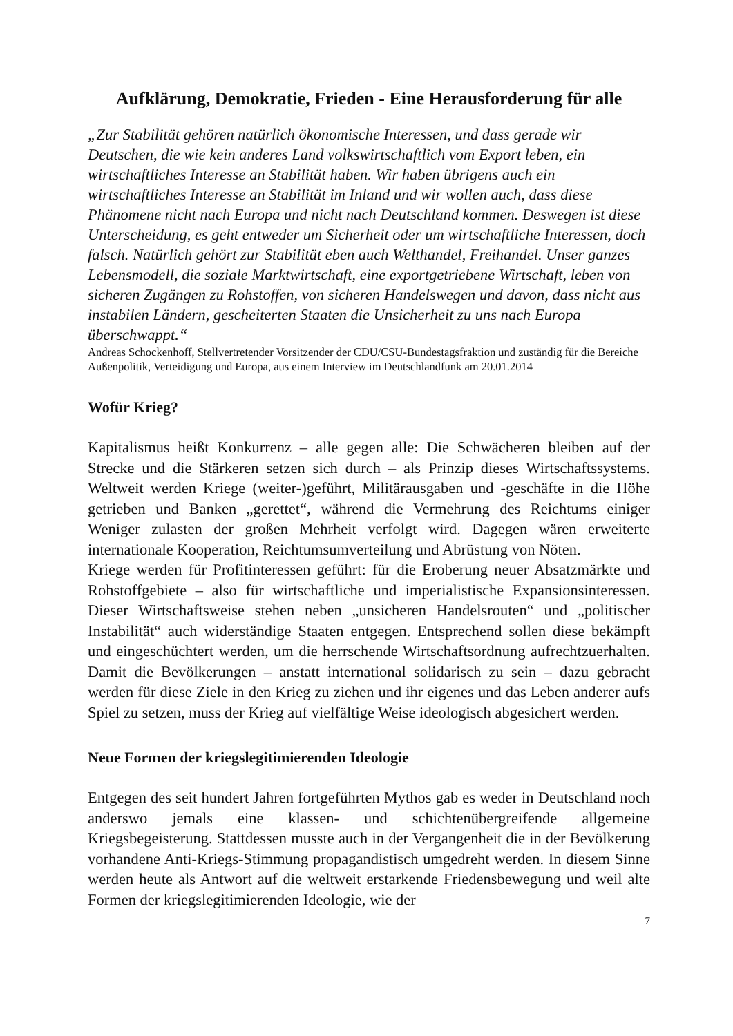Aufklärung, Demokratie, Frieden - Eine Herausforderung für alle
„Zur Stabilität gehören natürlich ökonomische Interessen, und dass gerade wir Deutschen, die wie kein anderes Land volkswirtschaftlich vom Export leben, ein wirtschaftliches Interesse an Stabilität haben. Wir haben übrigens auch ein wirtschaftliches Interesse an Stabilität im Inland und wir wollen auch, dass diese Phänomene nicht nach Europa und nicht nach Deutschland kommen. Deswegen ist diese Unterscheidung, es geht entweder um Sicherheit oder um wirtschaftliche Interessen, doch falsch. Natürlich gehört zur Stabilität eben auch Welthandel, Freihandel. Unser ganzes Lebensmodell, die soziale Marktwirtschaft, eine exportgetriebene Wirtschaft, leben von sicheren Zugängen zu Rohstoffen, von sicheren Handelswegen und davon, dass nicht aus instabilen Ländern, gescheiterten Staaten die Unsicherheit zu uns nach Europa überschwappt.“
Andreas Schockenhoff, Stellvertretender Vorsitzender der CDU/CSU-Bundestagsfraktion und zuständig für die Bereiche Außenpolitik, Verteidigung und Europa, aus einem Interview im Deutschlandfunk am 20.01.2014
Wofür Krieg?
Kapitalismus heißt Konkurrenz – alle gegen alle: Die Schwächeren bleiben auf der Strecke und die Stärkeren setzen sich durch – als Prinzip dieses Wirtschaftssystems. Weltweit werden Kriege (weiter-)geführt, Militärausgaben und -geschäfte in die Höhe getrieben und Banken „gerettet“, während die Vermehrung des Reichtums einiger Weniger zulasten der großen Mehrheit verfolgt wird. Dagegen wären erweiterte internationale Kooperation, Reichtumsumverteilung und Abrüstung von Nöten.
Kriege werden für Profitinteressen geführt: für die Eroberung neuer Absatzmärkte und Rohstoffgebiete – also für wirtschaftliche und imperialistische Expansionsinteressen. Dieser Wirtschaftsweise stehen neben „unsicheren Handelsrouten“ und „politischer Instabilität“ auch widerständige Staaten entgegen. Entsprechend sollen diese bekämpft und eingeschüchtert werden, um die herrschende Wirtschaftsordnung aufrechtzuerhalten. Damit die Bevölkerungen – anstatt international solidarisch zu sein – dazu gebracht werden für diese Ziele in den Krieg zu ziehen und ihr eigenes und das Leben anderer aufs Spiel zu setzen, muss der Krieg auf vielfältige Weise ideologisch abgesichert werden.
Neue Formen der kriegslegitimierenden Ideologie
Entgegen des seit hundert Jahren fortgeführten Mythos gab es weder in Deutschland noch anderswo jemals eine klassen- und schichtenübergreifende allgemeine Kriegsbegeisterung. Stattdessen musste auch in der Vergangenheit die in der Bevölkerung vorhandene Anti-Kriegs-Stimmung propagandistisch umgedreht werden. In diesem Sinne werden heute als Antwort auf die weltweit erstarkende Friedensbewegung und weil alte Formen der kriegslegitimierenden Ideologie, wie der
7